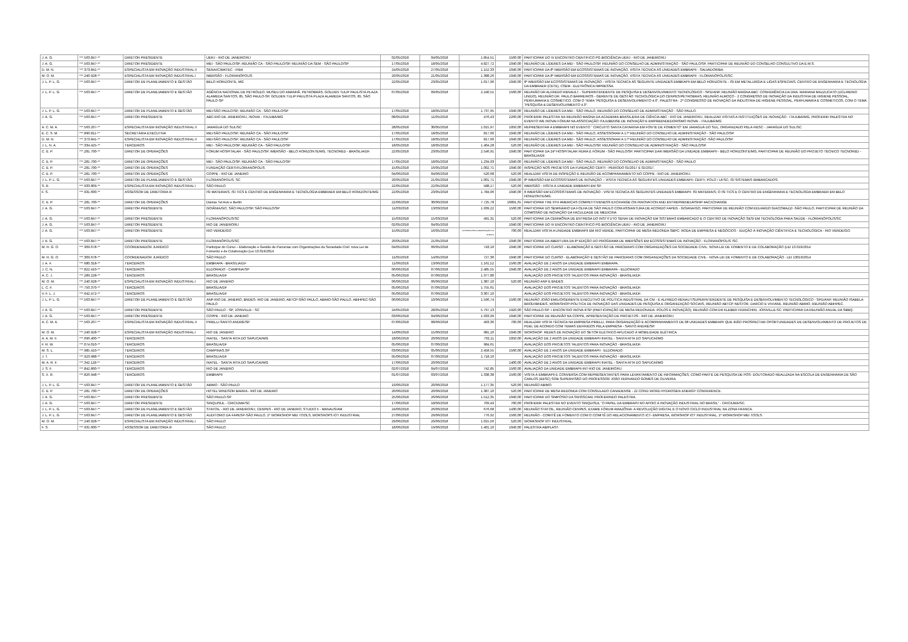| J. A. G. | ***.563.847-** | DIRETOR PRESIDENTE | UERJ - RIO DE JANEIRO/RJ | 02/05/2018 | 04/05/2018 | 1.854,51 | 1560,00 | PARTICIPAR DO IV ENCONTRO CIENTÍFICO PG BIOCIÊNCIA UERJ - RIO DE JANEIRO/RJ |
| J. A. G. | ***.563.847-** | DIRETOR PRESIDENTE | MEI - SÃO PAULO/SP, REUNIÃO CA - SÃO PAULO/SP, REUNIÃO DA SEM - SÃO PAULO/SP. | 17/05/2018 | 18/05/2018 | 4.827,72 | 1040,00 | REUNIÃO DE LÍDERES DA MEI - SÃO PAULO/SP, REUNIÃO DO CONSELHO DE ADMINISTRAÇÃO - SÃO PAULO/SP, PARTICIPAR DE REUNIÃO DO CONSELHO CONSULTIVO DA E.M.S. |
| D. M. N. | ***.373.841-** | ESPECIALISTA EM INOVAÇÃO INDUSTRIAL II | SENAI/CIMATEC - IFBA | 24/05/2018 | 27/05/2018 | 1.152,33 | 1040,00 | PARTICIPAR DA 8ª IMERSÃO EM ECOSSISTEMAS DE INOVAÇÃO, VISITA TÉCNICA ÀS UNIDADES EMBRAPII - SALVADOR/BA. |
| M. O. M. | ***.240.928-** | ESPECIALISTA EM INOVAÇÃO INDUSTRIAL I | IMERSÃO - FLORIANÓPOLIS | 20/05/2018 | 21/05/2018 | 1.388,26 | 1040,00 | PARTICIPAR DA 8ª IMERSÃO EM ECOSSISTEMAS DE INOVAÇÃO, VISITA TÉCNICA ÀS UNIDADES EMBRAPII - FLORIANÓPOLIS/SC. |
| J. L. P. L. G. | ***.563.847-** | DIRETOR DE PLANEJAMENTO E GESTÃO | BELO HORIZONTE, MG | 22/05/2018 | 23/05/2018 | 1.017,96 | 1040,00 | 8ª IMERSÃO EM ECOSSISTEMAS DE INOVAÇÃO - VISITA TÉCNICA ÀS SEGUINTE UNIDADES EMBRAPII EM BELO HORIZONTE - ISI EM METALURGIA E LIGAS ESPECIAIS, CENTRO DE ENGENHARIA E TECNOLOGIA DA EMBRAER (CETE), CSEM - ELETRÔNICA IMPRESSA. |
| J. L. P. L. G. | ***.563.847-** | DIRETOR DE PLANEJAMENTO E GESTÃO | AGÊNCIA NACIONAL DE PETRÓLEO, MUSEU DO AMANHÃ, PETROBRÁS, GOLDEN TULIP PAULISTA PLAZA ALAMEDA SANTOS, 85, SÃO PAULO-SP, GOLDEN TULIP PAULISTA PLAZA ALAMEDA SANTOS, 85, SÃO PAULO-SP | 07/05/2018 | 09/05/2018 | 2.240,51 | 1560,00 | REUNIÃO DR ALFREDO RENAULT - SUPERINTENDENTE DE PESQUISA E DESENVOLVIMENTO TECNOLÓGICO - SPD/ANP, REUNIÃO MAGNA ABC: CONFERÊNCIA DA DRA. MARIANA MAZZUCATO (UCL/REINO UNIDO), REUNIÃO DR. PAULO BARREIROS - GERENTE DE GESTÃO TECNOLÓGICA DO CENPES/PETROBRAS, REUNIÃO ALMOÇO - 2 CONGRESSO DE INOVAÇÃO DA INDUSTRIA DE HIGIENE PESSOAL, PERFUMARIA E COSMÉTICO, COM O TEMA "PESQUISA & DESENVOLVIMENTO 4.0", PALESTRA - 2º CONGRESSO DE INOVAÇÃO DA INDUSTRIA DE HIGIENE PESSOAL, PERFUMARIA E COSMÉTICOS, COM O TEMA "PESQUISA & DESENVOLVIMENTO 4.0". |
| J. L. P. L. G. | ***.563.847-** | DIRETOR DE PLANEJAMENTO E GESTÃO | MEI-SÃO PAULO/SP, REUNIÃO CA - SÃO PAULO/SP | 17/05/2018 | 18/05/2018 | 1.737,95 | 1040,00 | REUNIÃO DE LÍDERES DA MEI - SÃO PAULO, REUNIÃO DO CONSELHO DE ADMINISTRAÇÃO - SÃO PAULO. |
| J. A. G. | ***.563.847-** | DIRETOR PRESIDENTE | ABC-RIO DE JANEIRO/RJ, INOVAI - ITAJUBÁ/MG | 08/05/2018 | 11/05/2018 | 476,43 | 2260,00 | PROFERIR PALESTRA NA REUNIÃO MAGNA DA ACADEMIA BRASILEIRA DE CIÊNCIA ABC - RIO DE JANEIRO/RJ, REALIZAR VISITAS A INSTITUIÇÕES DE INOVAÇÃO - ITAJUBÁ/MG, PROFERIR PALESTRA NO EVENTO WE INOVAI FÓRUM NA ASSOCIAÇÃO ITAJUBENSE DE INOVAÇÃO E EMPREENDEDORISMO INOVAI - ITAJUBÁ/MG |
| A. C. M. A. | ***.563.207-** | ESPECIALISTA EM INOVAÇÃO INDUSTRIAL II | JARAGUÁ DO SUL/SC | 28/05/2018 | 30/05/2018 | 1.015,97 | 1050,00 | REPRESENTAR A EMBRAPII NO EVENTO " CIRCUITO SANTA CATARINA EM FONTE DE FOMENTO" EM JARAGUÁ DO SUL, ORGANIZADO PELA FIESC - JARAGUÁ DO SUL/SC. |
| E. C. S. M. | ***.890.811-** | SECRETÁRIA EXECUTIVA | MEI-SÃO PAULO/SP, REUNIÃO CA - SÃO PAULO/SP | 17/05/2018 | 18/05/2018 | 817,60 | 1040,00 | REUNIÃO DE LÍDERES DA MEI - SÃO PAULO, ASSESSORAR A 17ª REUNIÃO DO CONSELHO DE ADMINISTRAÇÃO - SÃO PAULO/SP. |
| D. M. N. | ***.373.841-** | ESPECIALISTA EM INOVAÇÃO INDUSTRIAL II | MEI-SÃO PAULO/SP, REUNIÃO CA - SÃO PAULO/SP | 17/05/2018 | 18/05/2018 | 817,60 | 1040,00 | REUNIÃO DE LÍDERES DA MEI - SÃO PAULO, ASSESSORAR A 17ª REUNIÃO DO CONSELHO DE ADMINISTRAÇÃO -SÃO PAULO/SP. |
| J. L. N. A. | ***.334.425-** | TERCEIROS | MEI - SÃO PAULO/SP, REUNIÃO CA - SÃO PAULO/SP. | 18/05/2018 | 18/05/2018 | 1.404,28 | 520,00 | REUNIÃO DE LÍDERES DA MEI - SÃO PAULO/SP, REUNIÃO DO CONSELHO DE ADMINISTRAÇÃO - SÃO PAULO/SP. |
| C. E. P. | ***.281.700-** | DIRETOR DE OPERAÇÕES | FÓRUM HOSPITALAR - SÃO PAULO/SP, IMERSÃO - BELO HORIZONTE/MG, TECNORED - BRASILIA/DF. | 22/05/2018 | 23/05/2018 | 2.546,91 | 1040,00 | PARTICIPAR DA 24ª HOSPITALAR FEIRA E FÓRUM - SÃO PAULO/SP, PARTICIPAR DAR IMERSÃO DA UNIDADE EMBRAPII - BELO HORIZONTE/MG, PARTICIPAR DE REUNIÃO DO PROJETO TÉCNICO TECNORED - BRASILIA/DF. |
| C. E. P. | ***.281.700-** | DIRETOR DE OPERAÇÕES | MEI - SÃO PAULO/SP, REUNIÃO CA - SÃO PAULO/SP. | 17/05/2018 | 18/05/2018 | 1.234,93 | 1040,00 | REUNIÃO DE LÍDERES DA MEI - SÃO PAULO, REUNIÃO DO CONSELHO DE ADMINISTRAÇÃO - SÃO PAULO |
| C. E. P. | ***.281.700-** | DIRETOR DE OPERAÇÕES | FUNDAÇÃO CERTI/FLORIANÓPOLIS | 15/05/2018 | 16/05/2018 | 1.002,71 | 1040,00 | INSPEÇÃO NOS PROJETOS DA FUNDAÇÃO CERTI - PERÍODO 01/2017 E 02/2017. |
| C. E. P. | ***.281.700-** | DIRETOR DE OPERAÇÕES | COPPE - RIO DE JANEIRO | 04/06/2018 | 04/06/2018 | 520,68 | 520,00 | REALIZAR VISITA DE INSPEÇÃO E REUNIÃO DE ACOMPANHAMENTO NO COPPE - RIO DE JANEIRO/RJ. |
| J. L. P. L. G. | ***.563.847-** | DIRETOR DE PLANEJAMENTO E GESTÃO | FLORIANÓPOLIS, SC | 20/05/2018 | 21/05/2018 | 1.001,71 | 1040,00 | 8ª IMERSÃO EM ECOSSISTEMAS DE INOVAÇÃO – VISITA TÉCNICA ÀS SEGUINTES UNIDADES EMBRAPII: CERTI; POLO / UFSC; ISI SISTEMAS EMBARCADOS; |
| S. R. | ***.933.809-** | ESPECIALISTA EM INOVAÇÃO INDUSTRIAL I | SÃO PAULO | 22/05/2018 | 22/05/2018 | 588,17 | 520,00 | IMERSÃO - VISITA À UNIDADE EMBRAPII EM SP. |
| F. S. | ***.931.600-** | ASSESSOR DE DIRETORIA III | ISI MATERIAIS, ISI TICS E CENTRO DE ENGENHARIA E TECNOLOGIA EMBRAER EM BELO HORIZONTE/MG | 22/05/2018 | 23/05/2018 | 1.784,96 | 1040,00 | 8 IMERSÃO EM ECOSSISTEMAS DE INOVAÇÃO - VISITA TÉCNICA ÀS SEGUINTES UNIDADES EMBRAPII: ISI MATERIAIS; O ISI TICS E O CENTRO DE ENGENHARIA E TECNOLOGIA EMBRAER EM BELO HORIZONTE/MG. |
| C. E. P. | ***.281.700-** | DIRETOR DE OPERAÇÕES | Diárias Tel Aviv e Berlin | 22/06/2018 | 30/06/2018 | 7.725,78 | 16891,65 | PARTICIPAR THE 9TH AMERICAS COMPETITIVENESS EXCHANGE ON INNOVATION AND ENTREPRENEURSHIP #ACXCHANGE |
| J. A. G. | ***.563.847-** | DIRETOR PRESIDENTE | GOIÂNIA/GO, SÃO PAULO/SP, SÃO PAULO/SP | 11/03/2018 | 13/03/2018 | 1.939,22 | 1560,00 | PARTICIPAR DO SEMINÁRIO DA FOLHA DE SÃO PAULO COM ASSIANTURA DE ACORDO FAPEG - GOIANA/GO, PARTICIPAR DE REUNIÃO COM EDUARDO GIACOMAZZI -SÃO PAULO, PARTICIPAR DE REUNIÃO DA COMISSÃO DE INOVAÇÃO DA FACULDADE DE MEDICINA |
| J. A. G. | ***.563.847-** | DIRETOR PRESIDENTE | FLORIANÓPOLIS/SC | 15/03/2018 | 15/03/2018 | 491,31 | 520,00 | PARTICIPAR DA CERIMÔNIA DE ENTREGA DO INSTITUTO SENAI DE INOVAÇÃO EM SISTEMAS EMBARCADO E O CENTRO DE INOVAÇÃO SESI EM TECNOLOGIA PARA SAÚDE - FLORIANÓPOLIS/SC. |
| J. A. G. | ***.563.847-** | DIRETOR PRESIDENTE | RIO DE JANEIRO/RJ | 02/05/2018 | 04/05/2018 | | 1040,00 | PARTICIPAR DO IV ENCONTRO CIENTÍFICO PG BIOCIÊNCIA UERJ - RIO DE JANEIRO/RJ |
| J. A. G. | ***.563.847-** | DIRETOR PRESIDENTE | RIO VERDE/GO | 15/05/2018 | 16/05/2018 | CUSTEADA PELA ORGANIZAÇÃO DO EVENTO | 700,00 | REALIZAR VISITA A UNIDADE EMBRAPII EM RIO VERDE, PARTICIPAR DE MESA REDONDA SBPC: RODA DE EMPRESA E NEGÓCIOS - IDUÇÃO À INOVAÇÃO CIÊNTIFICA E TECNOLÓGICA - RIO VERDE/GO. |
| J. A. G. | ***.563.847-** | DIRETOR PRESIDENTE | FLORIANÓPOLIS/SC | 20/05/2018 | 21/05/2018 | | 1040,00 | PARTICIPAR DA ABERTURA DA 8ª EDIÇÃO DO PROGRAMA DE IMERSÕES EM ECOSSISTEMAS DE INOVAÇÃO - FLORIANÓPOLIS /SC. |
| M. H. G. O. | ***.309.678-** | COORDENADOR JURÍDICO | Participar do Curso – Elaboração e Gestão de Parcerias com Organizações da Sociedade Civil: nova Lei de Fomento e de Colaboração (Lei 13.019/2014 | 04/05/2018 | 06/05/2018 | 743,10 | 1040,00 | PARTICIPAR DO CURSO – ELABORAÇÃO E GESTÃO DE PARCERIAS COM ORGANIZAÇÕES DA SOCIEDADE CIVIL: NOVA LEI DE FOMENTO E DE COLABORAÇÃO (LEI 13.019/2014 |
| M. H. G. O. | ***.309.678-** | COORDENADOR JURÍDICO | SÃO PAULO | 11/05/2018 | 14/05/2018 | 727,30 | 1040,00 | PARTICIPAR DO CURSO - ELABORAÇÃO E GESTÃO DE PARCERIAS COM ORGANIZAÇÕES DA SOCIEDADE CIVIL - NOVA LEI DE FOMENTO E DE COLABORAÇÃO - LEI 13019/2014 |
| J. A. F. | ***.680.318-** | TERCEIROS | EMBRAPA - BRASÍLIA/DF | 11/06/2018 | 13/06/2018 | 1.161,52 | 1560,00 | AVALIAÇÃO DE 2 ANOS DA UNIDADE EMBRAPII EMBRAPA. |
| J. C. N. | ***.822.410-** | TERCEIROS | ELDORADO - CAMPINA/SP | 06/06/2018 | 07/06/2018 | 2.485,55 | 1040,00 | AVALIAÇÃO DE 2 ANOS DA UNIDADE EMBRAPII EMBRAPA - ELDORADO |
| A. C. J. | ***.289.228-** | TERCEIROS | BRASILIA/DF | 05/06/2018 | 07/06/2018 | 1.377,80 | | AVALIAÇÃO DOS PROJETOS TALENTOS PARA INOVAÇÃO - BRASILIA/DF. |
| M. O. M. | ***.240.928-** | ESPECIALISTA EM INOVAÇÃO INDUSTRIAL I | RIO DE JANEIRO | 06/06/2018 | 06/06/2018 | 1.387,10 | 520,00 | REUNIÃO ANP E BNDES. |
| L. C. F. | ***.750.370-** | TERCEIROS | BRASILIA/DF | 05/06/2018 | 07/06/2018 | 1.755,61 | | AVALIAÇÃO DOS PROJETOS TALENTOS PARA INOVAÇÃO - BRASILIA/DF. |
| V. F. L. J. | ***.642.472-** | TERCEIROS | BRASILIA/DF | 05/06/2018 | 07/06/2018 | 3.307,10 | | AVALIAÇÃO DOS PROJETOS TALENTOS PARA INOVAÇÃO - BRASILIA/DF. |
| J. L. P. L. G. | ***.563.847-** | DIRETOR DE PLANEJAMENTO E GESTÃO | ANP-RIO DE JANEIRO, BNDES- RIO DE JANEIRO, ABTCP-SÃO PAULO, ABIMO-SÃO PAULO, ABIHPEC-SÃO PAULO | 06/06/2018 | 10/06/2018 | 1.596,74 | 1560,00 | REUNIÃO JOÃO EMILIO/GERENTE EXECUTIVO DE POLÍTICA INDUSTRIAL DA CNI - E ALFREDO RENAUT/SUPERINTENDENTE DE PESQUISA E DESENVOLVIMENTO TECNOLÓGICO - SPD/ANP, REUNIÃO ISABELA BRODI/BNDES, WORKSHOP-POLITICA DE INOVAÇÃO DAS UNIDADES DE PESQUISA E ORGANIZAÇÃO SOCIAIS, REUNIÃO ABTCP-NESTOR, DARCIO E VIVIANE, REUNIÃO ABIMO, REUNIÃO ABIHPEC. |
| J. A. G. | ***.563.847-** | DIRETOR PRESIDENTE | SÃO PAULO - SP, JOINVILLE - SC | 24/05/2018 | 28/05/2018 | 5.797,13 | 1920,00 | SÃO PAULO-SP: I ENCONTRO INOVA IFSP (PARTICIPAÇÃO DE MESA REDONADA: POLOS E INOVAÇÃO); REUNIÃO COM DR KLEBER FRANCHINI, JOINVILLE-SC: PARTICIPAR DA REUNIÃO ANUAL DA SBBQ. |
| J. A. G. | ***.563.847-** | DIRETOR PRESIDENTE | COPPE - RIO DE JANEIRO | 03/06/2018 | 04/06/2018 | 1.933,99 | 1040,00 | PARTICIPAR DE REUNIÃO NA COPPE, APRESENTAÇÃO DE PROJETOS - RIO DE JANEIRO/RJ |
| A. C. M. A. | ***.563.207-** | ESPECIALISTA EM INOVAÇÃO INDUSTRIAL II | PIRELLI-SANTO ANDRÉ/SP | 07/06/2018 | 08/06/2018 | 493,36 | 700,00 | REALIZAR VISITA TÉCNICA NA EMPRESA PIRELLI, PARA ORGANIZAÇÃO E ACOMPANHAMENTO DE 08 UNIDADES EMBRAPII QUE IRÃO PROSPECTAR OPORTUNIDADES DE DESENVOLVIMENTO DE PROJETOS DE PD&I, DE ACORDO COM TEMAS DEFINIDOS PELA EMPRESA - SANTO ANDRÉ/SP. |
| M. O. M. | ***.240.928-** | ESPECIALISTA EM INOVAÇÃO INDUSTRIAL I | RIO DE JANEIRO | 14/06/2018 | 15/06/2018 | 981,10 | 1040,00 | WORSHOP: REDES DE INOVAÇÃO DO SETOR ELÉTRICO APLICADO À MOBILIDADE ELÉTRICA. |
| A. A. M. F. | ***.696.400-** | TERCEIROS | INATEL - SANTA RITA DO SAPUCAI/MG | 18/06/2018 | 20/06/2018 | 702,11 | 1050,00 | AVALIAÇÃO DE 2 ANOS DA UNIDADE EMBRAPII INATEL - SANTA RITA DO SAPUCAÍ/MG |
| F. R. W. | ***.074.010-** | TERCEIROS | BRASILIA/DF | 05/06/2018 | 07/06/2018 | 984,61 | | AVALIAÇÃO DOS PROJETOS TALENTOS PARA INOVAÇÃO - BRASILIA/DF. |
| M. S. L. | ***.985.410-** | TERCEIROS | CAMPINAS,SP | 03/06/2018 | 05/06/2018 | 2.458,55 | 1560,00 | AVALIAÇÃO DE 2 ANOS DA UNIDADE EMBRAPII - ELDORADO. |
| J. T. | ***.923.988-** | TERCEIROS | BRASILIA/DF | 05/06/2018 | 07/06/2018 | 1.718,10 | | AVALIAÇÃO DOS PROJETOS TALENTOS PARA INOVAÇÃO - BRASILIA/DF. |
| M. A. R. F. | ***.342.118-** | TERCEIROS | INATEL - SANTA RITA DO SAPUCAI/MG | 17/06/2018 | 20/06/2018 | | 1400,00 | AVALIAÇÃO DE 2 ANOS DA UNIDADE EMBRAPII INATEL - SANTA RITA DO SAPUCAÍ/MG |
| J. S. F. | ***.842.860-** | TERCEIROS | RIO DE JANEIRO | 02/07/2018 | 04/07/2018 | 742,85 | 1560,00 | AVALIAÇÃO DA UNIDADE EMBRAPII-INT-RIO DE JANEIRO/RJ. |
| S. X. R. | ***.826.948-** | TERCEIROS | EMBRAPII | 01/07/2018 | 03/07/2018 | 1.338,38 | 1560,00 | VISITA À EMBRAPII E CONVERSA COM REPRESENTANTES PARA LEVANTAMENTO DE INFORMAÇÕES, COMO PARTE DE PESQUISA DE PÓS- DOUTORADO REALIZADA NA ESCOLA DE ENGENHARIA DE SÃO CARLOS (EESC) SOB SUPERVISÃO DO PROFESSOR JOÃO FERNANDO GOMES DE OLIVEIRA. |
| J. L. P. L. G. | ***.563.847-** | DIRETOR DE PLANEJAMENTO E GESTÃO | ABIMO - SÃO PAULO | 19/06/2018 | 20/06/2018 | 1.177,35 | 520,00 | REUNIÃO ABIMO. |
| C. E. P. | ***.281.700-** | DIRETOR DE OPERAÇÕES | HOTEL WINDSOR BARRA - RIO DE JANEIRO | 20/06/2018 | 20/06/2018 | 1.387,10 | 520,00 | PARTICIPAR DE MESA REDONDA COM CONSULADO CANADENSE - 22 COND WORD HYDROGEN ENERGY CONFERENCE. |
| J. A. G. | ***.563.847-** | DIRETOR PRESIDENTE | SÃO PAULO-SP | 25/06/2018 | 26/06/2018 | 1.512,35 | 1040,00 | PARTICIPAR DO SIMPÓSIO DA SWISSCAM, PROFERINDO PALESTRA. |
| J. A. G. | ***.563.847-** | DIRETOR PRESIDENTE | SINQUISUL - CRICIÚMA/SC | 17/06/2018 | 18/06/2018 | 709,49 | 700,00 | PROFERIR PALESTRA NO EVENTO SINQUISUL "O PAPEL DA EMBRAPII NO APOIO À INOVAÇÃO INDUSTRIAL NO BRASIL" - CRICIÚMA/SC. |
| J. L. P. L. G. | ***.563.847-** | DIRETOR DE PLANEJAMENTO E GESTÃO | STATOIL - RIO DE JANEIRO/RJ, CENPES - RIO DE JANEIRO, STUDIO 5 - MANAUS/AM | 24/06/2018 | 26/06/2018 | 676,68 | 1430,00 | REUNIÃO STATOIL, REUNIÃO CENPES, EXAME FÓRUM AMAZÔNIA: A REVOLUÇÃO DIGITAL E O NOVO CICLO INDUSTRIAL NA ZONA FRANCA. |
| J. L. P. L. G. | ***.563.847-** | DIRETOR DE PLANEJAMENTO E GESTÃO | AUDITORIO DA FAPESP-SÃO PAULO, 1º WORKSHOP MEI TOOLS, WORSHOPS IOT INDUSTRIAL | 27/06/2018 | 29/06/2018 | 776,92 | 1560,00 | REUNIÃO - COMITÊ DE FOMENTO COM O COMITÊ DO RELACIONAMENTO ICT- EMPRESA, WORSHOP IOT INDUSTRIAL, 1º WORKSHOP MEI TOOLS. |
| M. O. M. | ***.240.928-** | ESPECIALISTA EM INOVAÇÃO INDUSTRIAL I | SÃO PAULO | 29/06/2018 | 29/06/2018 | 1.015,56 | 520,00 | WORKSHOP IOT INDUSTRIAL. |
| F. S. | ***.931.600-** | ASSESSOR DE DIRETORIA III | SÃO PAULO | 18/06/2018 | 19/06/2018 | 1.401,10 | 1040,00 | PALESTRA ABIPLAST. |